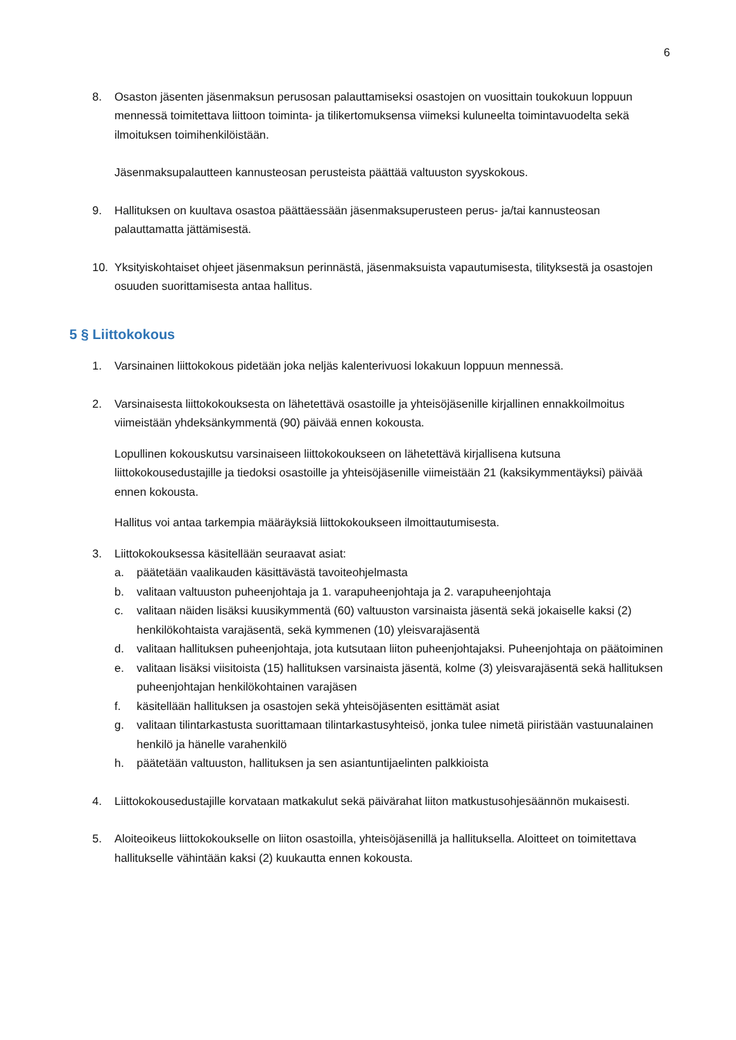6
8. Osaston jäsenten jäsenmaksun perusosan palauttamiseksi osastojen on vuosittain toukokuun loppuun mennessä toimitettava liittoon toiminta- ja tilikertomuksensa viimeksi kuluneelta toimintavuodelta sekä ilmoituksen toimihenkilöistään.
Jäsenmaksupalautteen kannusteosan perusteista päättää valtuuston syyskokous.
9. Hallituksen on kuultava osastoa päättäessään jäsenmaksuperusteen perus- ja/tai kannusteosan palauttamatta jättämisestä.
10. Yksityiskohtaiset ohjeet jäsenmaksun perinnästä, jäsenmaksuista vapautumisesta, tilityksestä ja osastojen osuuden suorittamisesta antaa hallitus.
5 § Liittokokous
1. Varsinainen liittokokous pidetään joka neljäs kalenterivuosi lokakuun loppuun mennessä.
2. Varsinaisesta liittokokouksesta on lähetettävä osastoille ja yhteisöjäsenille kirjallinen ennakkoilmoitus viimeistään yhdeksänkymmentä (90) päivää ennen kokousta.
Lopullinen kokouskutsu varsinaiseen liittokokoukseen on lähetettävä kirjallisena kutsuna liittokokousedustajille ja tiedoksi osastoille ja yhteisöjäsenille viimeistään 21 (kaksikymmentäyksi) päivää ennen kokousta.
Hallitus voi antaa tarkempia määräyksiä liittokokoukseen ilmoittautumisesta.
3. Liittokokouksessa käsitellään seuraavat asiat:
a. päätetään vaalikauden käsittävästä tavoiteohjelmasta
b. valitaan valtuuston puheenjohtaja ja 1. varapuheenjohtaja ja 2. varapuheenjohtaja
c. valitaan näiden lisäksi kuusikymmentä (60) valtuuston varsinaista jäsentä sekä jokaiselle kaksi (2) henkilökohtaista varajäsentä, sekä kymmenen (10) yleisvarajäsentä
d. valitaan hallituksen puheenjohtaja, jota kutsutaan liiton puheenjohtajaksi. Puheenjohtaja on päätoiminen
e. valitaan lisäksi viisitoista (15) hallituksen varsinaista jäsentä, kolme (3) yleisvarajäsentä sekä hallituksen puheenjohtajan henkilökohtainen varajäsen
f. käsitellään hallituksen ja osastojen sekä yhteisöjäsenten esittämät asiat
g. valitaan tilintarkastusta suorittamaan tilintarkastusyhteisö, jonka tulee nimetä piiristään vastuunalainen henkilö ja hänelle varahenkilö
h. päätetään valtuuston, hallituksen ja sen asiantuntijaelinten palkkioista
4. Liittokokousedustajille korvataan matkakulut sekä päivärahat liiton matkustusohjesäännön mukaisesti.
5. Aloiteoikeus liittokokoukselle on liiton osastoilla, yhteisöjäsenillä ja hallituksella. Aloitteet on toimitettava hallitukselle vähintään kaksi (2) kuukautta ennen kokousta.